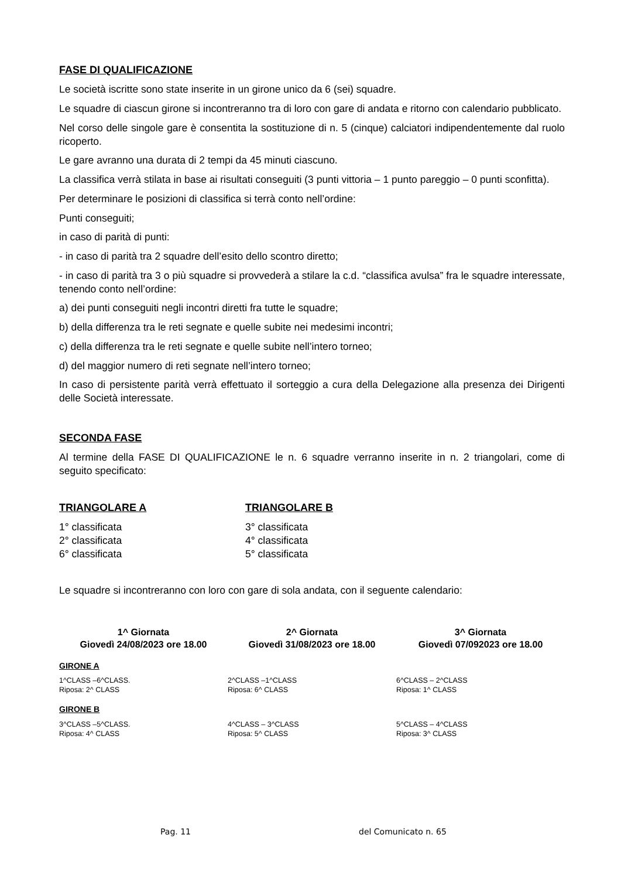FASE DI QUALIFICAZIONE
Le società iscritte sono state inserite in un girone unico da 6 (sei) squadre.
Le squadre di ciascun girone si incontreranno tra di loro con gare di andata e ritorno con calendario pubblicato.
Nel corso delle singole gare è consentita la sostituzione di n. 5 (cinque) calciatori indipendentemente dal ruolo ricoperto.
Le gare avranno una durata di 2 tempi da 45 minuti ciascuno.
La classifica verrà stilata in base ai risultati conseguiti (3 punti vittoria – 1 punto pareggio – 0 punti sconfitta).
Per determinare le posizioni di classifica si terrà conto nell’ordine:
Punti conseguiti;
in caso di parità di punti:
- in caso di parità tra 2 squadre dell’esito dello scontro diretto;
- in caso di parità tra 3 o più squadre si provvederà a stilare la c.d. “classifica avulsa” fra le squadre interessate, tenendo conto nell’ordine:
a) dei punti conseguiti negli incontri diretti fra tutte le squadre;
b) della differenza tra le reti segnate e quelle subite nei medesimi incontri;
c) della differenza tra le reti segnate e quelle subite nell’intero torneo;
d) del maggior numero di reti segnate nell’intero torneo;
In caso di persistente parità verrà effettuato il sorteggio a cura della Delegazione alla presenza dei Dirigenti delle Società interessate.
SECONDA FASE
Al termine della FASE DI QUALIFICAZIONE le n. 6 squadre verranno inserite in n. 2 triangolari, come di seguito specificato:
TRIANGOLARE A
1° classificata
2° classificata
6° classificata
TRIANGOLARE B
3° classificata
4° classificata
5° classificata
Le squadre si incontreranno con loro con gare di sola andata, con il seguente calendario:
| 1^ Giornata Giovedì 24/08/2023 ore 18.00 | 2^ Giornata Giovedì 31/08/2023 ore 18.00 | 3^ Giornata Giovedì 07/092023 ore 18.00 |
| --- | --- | --- |
| GIRONE A | | |
| 1^CLASS –6^CLASS. Riposa: 2^ CLASS | 2^CLASS –1^CLASS Riposa: 6^ CLASS | 6^CLASS – 2^CLASS Riposa: 1^ CLASS |
| GIRONE B | | |
| 3^CLASS –5^CLASS. Riposa: 4^ CLASS | 4^CLASS – 3^CLASS Riposa: 5^ CLASS | 5^CLASS – 4^CLASS Riposa: 3^ CLASS |
Pag. 11 del Comunicato n. 65